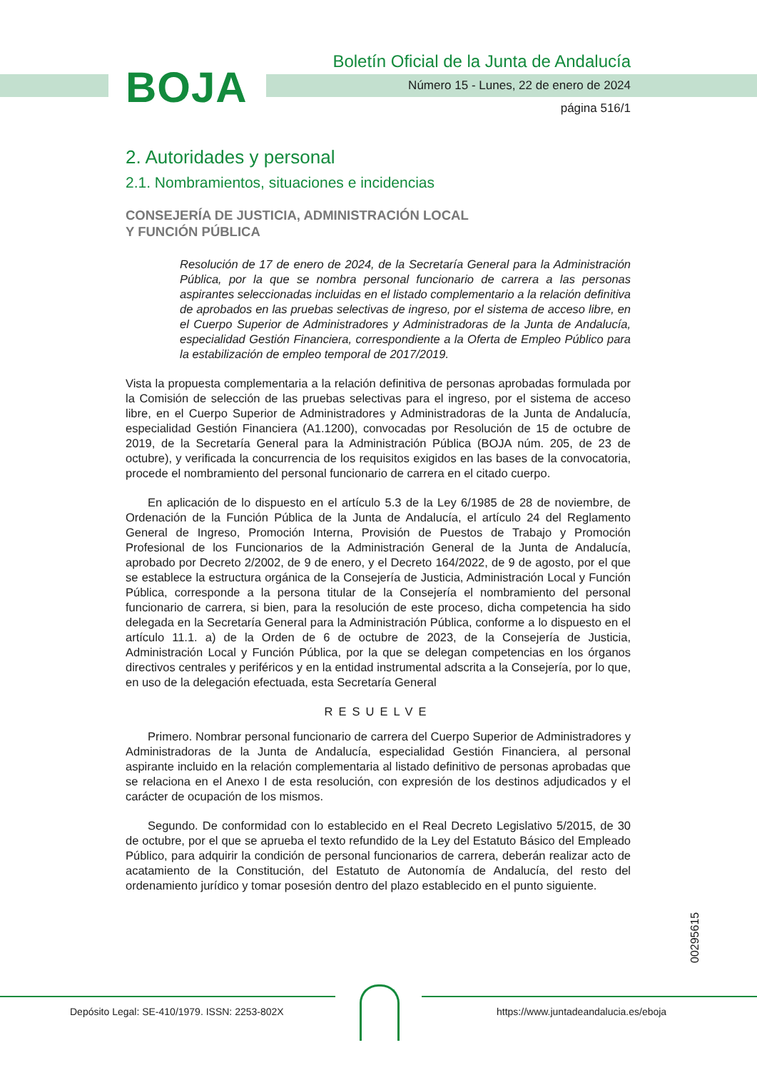BOJA
Boletín Oficial de la Junta de Andalucía
Número 15 - Lunes, 22 de enero de 2024
página 516/1
2. Autoridades y personal
2.1. Nombramientos, situaciones e incidencias
CONSEJERÍA DE JUSTICIA, ADMINISTRACIÓN LOCAL
Y FUNCIÓN PÚBLICA
Resolución de 17 de enero de 2024, de la Secretaría General para la Administración Pública, por la que se nombra personal funcionario de carrera a las personas aspirantes seleccionadas incluidas en el listado complementario a la relación definitiva de aprobados en las pruebas selectivas de ingreso, por el sistema de acceso libre, en el Cuerpo Superior de Administradores y Administradoras de la Junta de Andalucía, especialidad Gestión Financiera, correspondiente a la Oferta de Empleo Público para la estabilización de empleo temporal de 2017/2019.
Vista la propuesta complementaria a la relación definitiva de personas aprobadas formulada por la Comisión de selección de las pruebas selectivas para el ingreso, por el sistema de acceso libre, en el Cuerpo Superior de Administradores y Administradoras de la Junta de Andalucía, especialidad Gestión Financiera (A1.1200), convocadas por Resolución de 15 de octubre de 2019, de la Secretaría General para la Administración Pública (BOJA núm. 205, de 23 de octubre), y verificada la concurrencia de los requisitos exigidos en las bases de la convocatoria, procede el nombramiento del personal funcionario de carrera en el citado cuerpo.
En aplicación de lo dispuesto en el artículo 5.3 de la Ley 6/1985 de 28 de noviembre, de Ordenación de la Función Pública de la Junta de Andalucía, el artículo 24 del Reglamento General de Ingreso, Promoción Interna, Provisión de Puestos de Trabajo y Promoción Profesional de los Funcionarios de la Administración General de la Junta de Andalucía, aprobado por Decreto 2/2002, de 9 de enero, y el Decreto 164/2022, de 9 de agosto, por el que se establece la estructura orgánica de la Consejería de Justicia, Administración Local y Función Pública, corresponde a la persona titular de la Consejería el nombramiento del personal funcionario de carrera, si bien, para la resolución de este proceso, dicha competencia ha sido delegada en la Secretaría General para la Administración Pública, conforme a lo dispuesto en el artículo 11.1. a) de la Orden de 6 de octubre de 2023, de la Consejería de Justicia, Administración Local y Función Pública, por la que se delegan competencias en los órganos directivos centrales y periféricos y en la entidad instrumental adscrita a la Consejería, por lo que, en uso de la delegación efectuada, esta Secretaría General
RESUELVE
Primero. Nombrar personal funcionario de carrera del Cuerpo Superior de Administradores y Administradoras de la Junta de Andalucía, especialidad Gestión Financiera, al personal aspirante incluido en la relación complementaria al listado definitivo de personas aprobadas que se relaciona en el Anexo I de esta resolución, con expresión de los destinos adjudicados y el carácter de ocupación de los mismos.
Segundo. De conformidad con lo establecido en el Real Decreto Legislativo 5/2015, de 30 de octubre, por el que se aprueba el texto refundido de la Ley del Estatuto Básico del Empleado Público, para adquirir la condición de personal funcionarios de carrera, deberán realizar acto de acatamiento de la Constitución, del Estatuto de Autonomía de Andalucía, del resto del ordenamiento jurídico y tomar posesión dentro del plazo establecido en el punto siguiente.
00295615
Depósito Legal: SE-410/1979. ISSN: 2253-802X https://www.juntadeandalucia.es/eboja